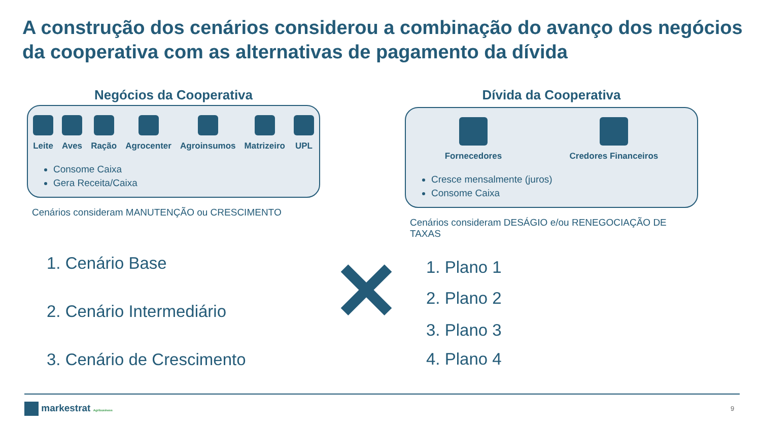A construção dos cenários considerou a combinação do avanço dos negócios da cooperativa com as alternativas de pagamento da dívida
Negócios da Cooperativa
Leite
Aves
Ração
Agrocenter
Agroinsumos
Matrizeiro
UPL
Consome Caixa
Gera Receita/Caixa
Cenários consideram MANUTENÇÃO ou CRESCIMENTO
Dívida da Cooperativa
Fornecedores
Credores Financeiros
Cresce mensalmente (juros)
Consome Caixa
Cenários consideram DESÁGIO e/ou RENEGOCIAÇÃO DE TAXAS
1. Cenário Base
2. Cenário Intermediário
3. Cenário de Crescimento
✕
1. Plano 1
2. Plano 2
3. Plano 3
4. Plano 4
markestrat Agribusiness 9